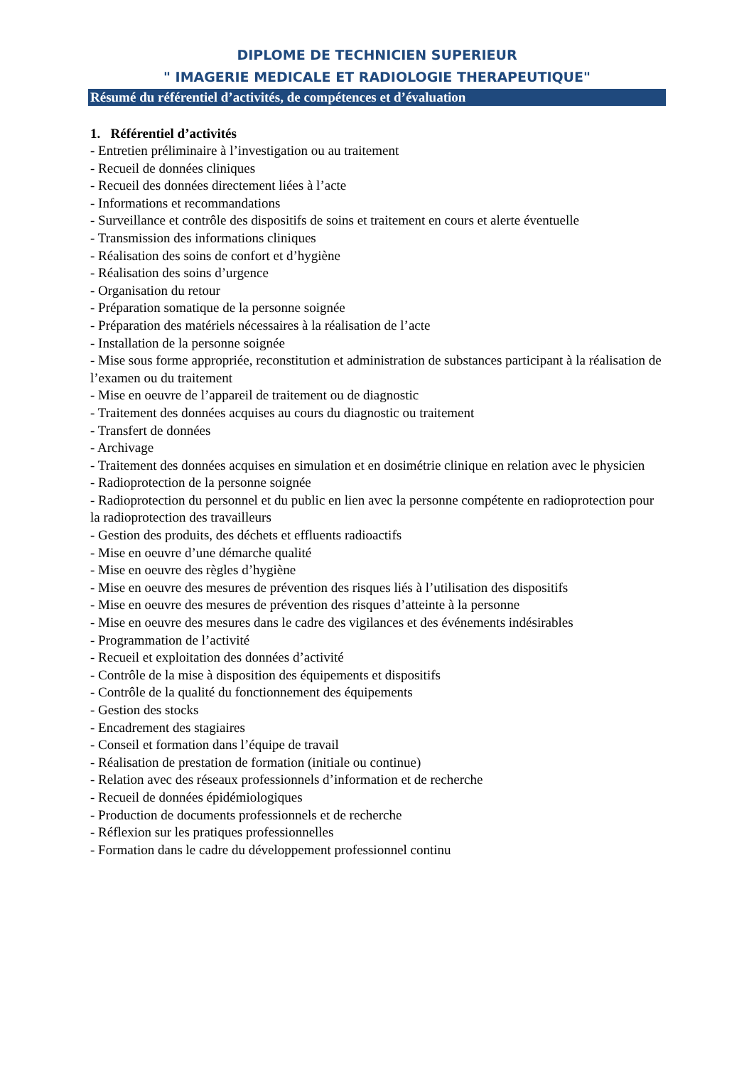DIPLOME DE TECHNICIEN SUPERIEUR
" IMAGERIE MEDICALE ET RADIOLOGIE THERAPEUTIQUE"
Résumé du référentiel d’activités, de compétences et d’évaluation
1. Référentiel d’activités
- Entretien préliminaire à l’investigation ou au traitement
- Recueil de données cliniques
- Recueil des données directement liées à l’acte
- Informations et recommandations
- Surveillance et contrôle des dispositifs de soins et traitement en cours et alerte éventuelle
- Transmission des informations cliniques
- Réalisation des soins de confort et d’hygiène
- Réalisation des soins d’urgence
- Organisation du retour
- Préparation somatique de la personne soignée
- Préparation des matériels nécessaires à la réalisation de l’acte
- Installation de la personne soignée
- Mise sous forme appropriée, reconstitution et administration de substances participant à la réalisation de l’examen ou du traitement
- Mise en oeuvre de l’appareil de traitement ou de diagnostic
- Traitement des données acquises au cours du diagnostic ou traitement
- Transfert de données
- Archivage
- Traitement des données acquises en simulation et en dosimétrie clinique en relation avec le physicien
- Radioprotection de la personne soignée
- Radioprotection du personnel et du public en lien avec la personne compétente en radioprotection pour la radioprotection des travailleurs
- Gestion des produits, des déchets et effluents radioactifs
- Mise en oeuvre d’une démarche qualité
- Mise en oeuvre des règles d’hygiène
- Mise en oeuvre des mesures de prévention des risques liés à l’utilisation des dispositifs
- Mise en oeuvre des mesures de prévention des risques d’atteinte à la personne
- Mise en oeuvre des mesures dans le cadre des vigilances et des événements indésirables
- Programmation de l’activité
- Recueil et exploitation des données d’activité
- Contrôle de la mise à disposition des équipements et dispositifs
- Contrôle de la qualité du fonctionnement des équipements
- Gestion des stocks
- Encadrement des stagiaires
- Conseil et formation dans l’équipe de travail
- Réalisation de prestation de formation (initiale ou continue)
- Relation avec des réseaux professionnels d’information et de recherche
- Recueil de données épidémiologiques
- Production de documents professionnels et de recherche
- Réflexion sur les pratiques professionnelles
- Formation dans le cadre du développement professionnel continu